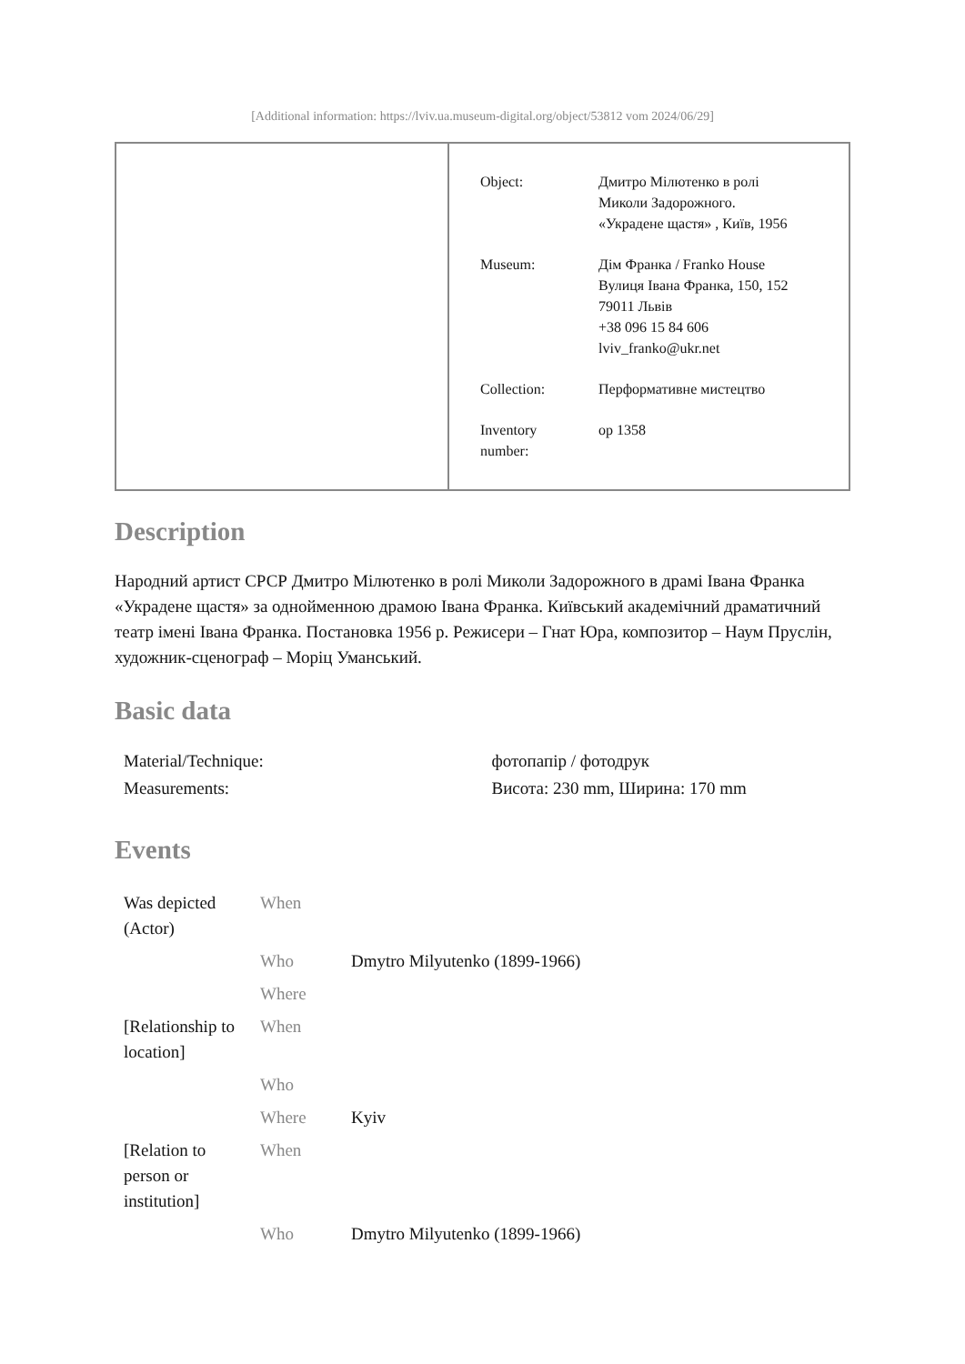[Additional information: https://lviv.ua.museum-digital.org/object/53812 vom 2024/06/29]
| Object: | Дмитро Мілютенко в ролі Миколи Задорожного. «Украдене щастя» , Київ, 1956 |
| Museum: | Дім Франка / Franko House Вулиця Івана Франка, 150, 152 79011 Львів +38 096 15 84 606 lviv_franko@ukr.net |
| Collection: | Перформативне мистецтво |
| Inventory number: | op 1358 |
Description
Народний артист СРСР Дмитро Мілютенко в ролі Миколи Задорожного в драмі Івана Франка «Украдене щастя» за однойменною драмою Івана Франка. Київський академічний драматичний театр імені Івана Франка. Постановка 1956 р. Режисери – Гнат Юра, композитор – Наум Пруслін, художник-сценограф – Моріц Уманський.
Basic data
| Material/Technique: | фотопапір / фотодрук |
| Measurements: | Висота: 230 mm, Ширина: 170 mm |
Events
| Was depicted (Actor) | When | |
| | Who | Dmytro Milyutenko (1899-1966) |
| | Where | |
| [Relationship to location] | When | |
| | Who | |
| | Where | Kyiv |
| [Relation to person or institution] | When | |
| | Who | Dmytro Milyutenko (1899-1966) |